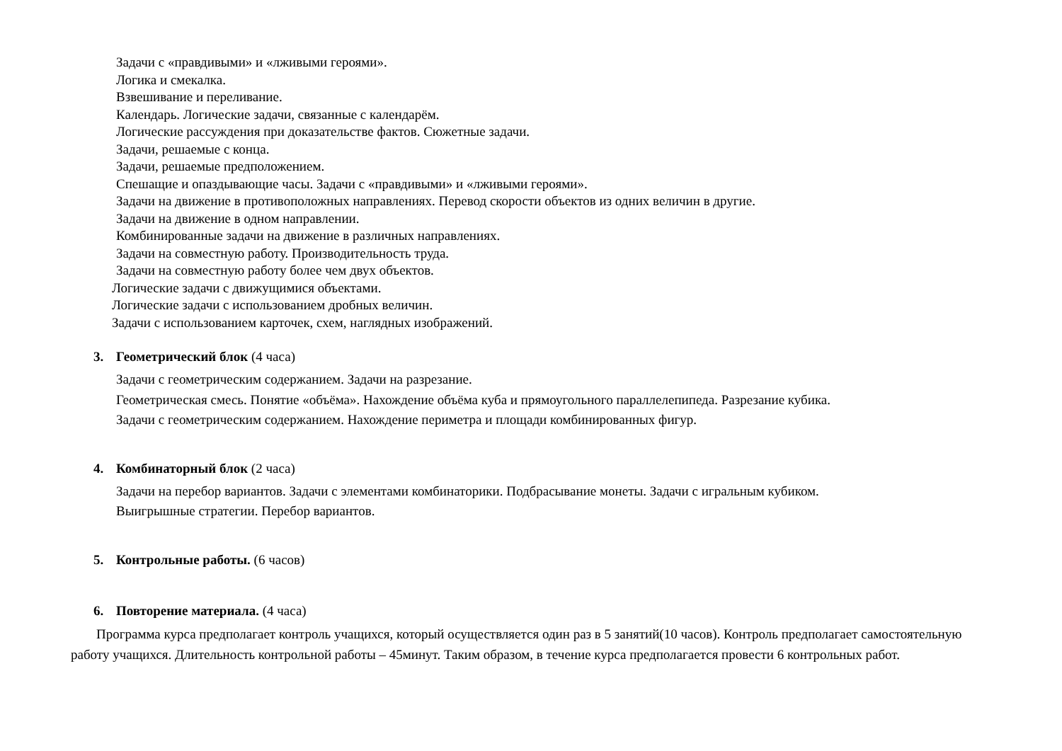Задачи с «правдивыми» и «лживыми героями».
Логика и смекалка.
Взвешивание и переливание.
Календарь. Логические задачи, связанные с календарём.
Логические рассуждения при доказательстве фактов. Сюжетные задачи.
Задачи, решаемые с конца.
Задачи, решаемые предположением.
Спешащие и опаздывающие часы. Задачи с «правдивыми» и «лживыми героями».
Задачи на движение в противоположных направлениях. Перевод скорости объектов из одних величин в другие.
Задачи на движение в одном направлении.
Комбинированные задачи на движение в различных направлениях.
Задачи на совместную работу. Производительность труда.
Задачи на совместную работу более чем двух объектов.
Логические задачи с движущимися объектами.
Логические задачи с использованием дробных величин.
Задачи с использованием карточек, схем, наглядных изображений.
3. Геометрический блок (4 часа)
Задачи с геометрическим содержанием. Задачи на разрезание.
Геометрическая смесь. Понятие «объёма». Нахождение объёма куба и прямоугольного параллелепипеда. Разрезание кубика.
Задачи с геометрическим содержанием. Нахождение периметра и площади комбинированных фигур.
4. Комбинаторный блок (2 часа)
Задачи на перебор вариантов. Задачи с элементами комбинаторики. Подбрасывание монеты. Задачи с игральным кубиком.
Выигрышные стратегии. Перебор вариантов.
5. Контрольные работы. (6 часов)
6. Повторение материала. (4 часа)
Программа курса предполагает контроль учащихся, который осуществляется один раз в 5 занятий(10 часов). Контроль предполагает самостоятельную работу учащихся. Длительность контрольной работы – 45минут. Таким образом, в течение курса предполагается провести 6 контрольных работ.